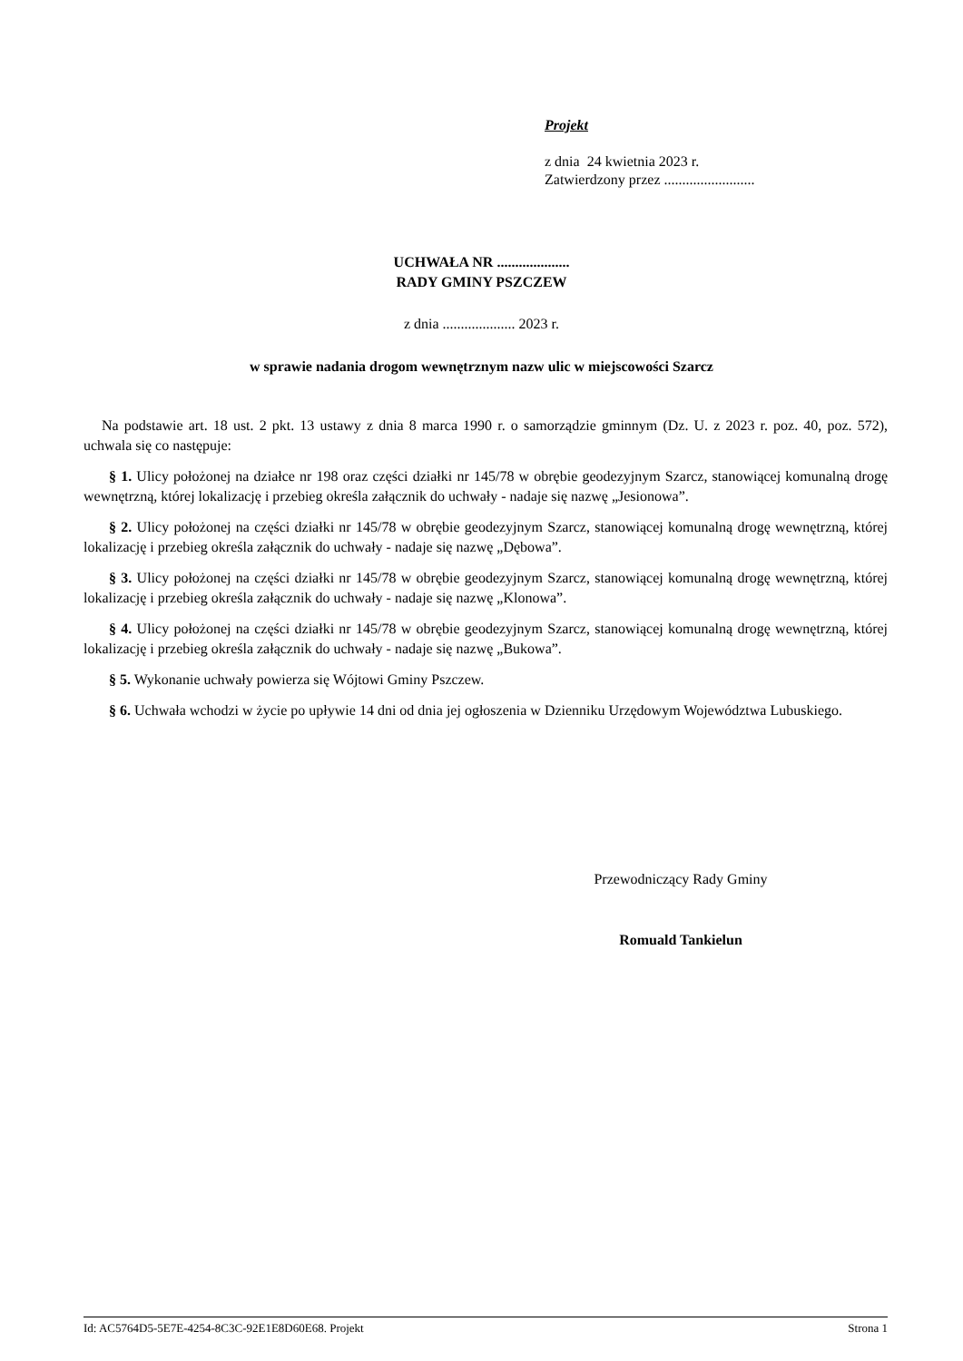Projekt
z dnia 24 kwietnia 2023 r.
Zatwierdzony przez .........................
UCHWAŁA NR ....................
RADY GMINY PSZCZEW
z dnia .................... 2023 r.
w sprawie nadania drogom wewnętrznym nazw ulic w miejscowości Szarcz
Na podstawie art. 18 ust. 2 pkt. 13 ustawy z dnia 8 marca 1990 r. o samorządzie gminnym (Dz. U. z 2023 r. poz. 40, poz. 572), uchwala się co następuje:
§ 1. Ulicy położonej na działce nr 198 oraz części działki nr 145/78 w obrębie geodezyjnym Szarcz, stanowiącej komunalną drogę wewnętrzną, której lokalizację i przebieg określa załącznik do uchwały - nadaje się nazwę „Jesionowa”.
§ 2. Ulicy położonej na części działki nr 145/78 w obrębie geodezyjnym Szarcz, stanowiącej komunalną drogę wewnętrzną, której lokalizację i przebieg określa załącznik do uchwały - nadaje się nazwę „Dębowa”.
§ 3. Ulicy położonej na części działki nr 145/78 w obrębie geodezyjnym Szarcz, stanowiącej komunalną drogę wewnętrzną, której lokalizację i przebieg określa załącznik do uchwały - nadaje się nazwę „Klonowa”.
§ 4. Ulicy położonej na części działki nr 145/78 w obrębie geodezyjnym Szarcz, stanowiącej komunalną drogę wewnętrzną, której lokalizację i przebieg określa załącznik do uchwały - nadaje się nazwę „Bukowa”.
§ 5. Wykonanie uchwały powierza się Wójtowi Gminy Pszczew.
§ 6. Uchwała wchodzi w życie po upływie 14 dni od dnia jej ogłoszenia w Dzienniku Urzędowym Województwa Lubuskiego.
Przewodniczący Rady Gminy
Romuald Tankielun
Id: AC5764D5-5E7E-4254-8C3C-92E1E8D60E68. Projekt Strona 1